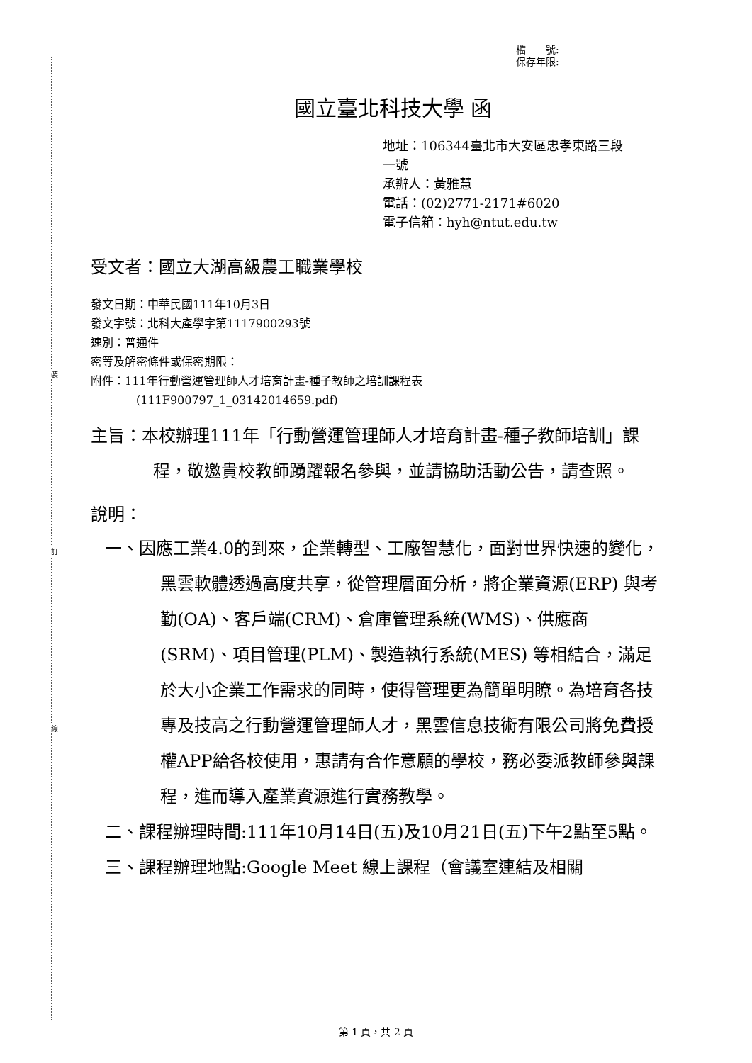裝
訂
線
檔　　號:
保存年限:
國立臺北科技大學 函
地址：106344臺北市大安區忠孝東路三段
一號
承辦人：黃雅慧
電話：(02)2771-2171#6020
電子信箱：hyh@ntut.edu.tw
受文者：國立大湖高級農工職業學校
發文日期：中華民國111年10月3日
發文字號：北科大產學字第1117900293號
速別：普通件
密等及解密條件或保密期限：
附件：111年行動營運管理師人才培育計畫-種子教師之培訓課程表
(111F900797_1_03142014659.pdf)
主旨：本校辦理111年「行動營運管理師人才培育計畫-種子教師培訓」課程，敬邀貴校教師踴躍報名參與，並請協助活動公告，請查照。
說明：
一、因應工業4.0的到來，企業轉型、工廠智慧化，面對世界快速的變化，黑雲軟體透過高度共享，從管理層面分析，將企業資源(ERP) 與考勤(OA)、客戶端(CRM)、倉庫管理系統(WMS)、供應商(SRM)、項目管理(PLM)、製造執行系統(MES) 等相結合，滿足於大小企業工作需求的同時，使得管理更為簡單明瞭。為培育各技專及技高之行動營運管理師人才，黑雲信息技術有限公司將免費授權APP給各校使用，惠請有合作意願的學校，務必委派教師參與課程，進而導入產業資源進行實務教學。
二、課程辦理時間:111年10月14日(五)及10月21日(五)下午2點至5點。
三、課程辦理地點:Google Meet 線上課程（會議室連結及相關
第 1 頁，共 2 頁